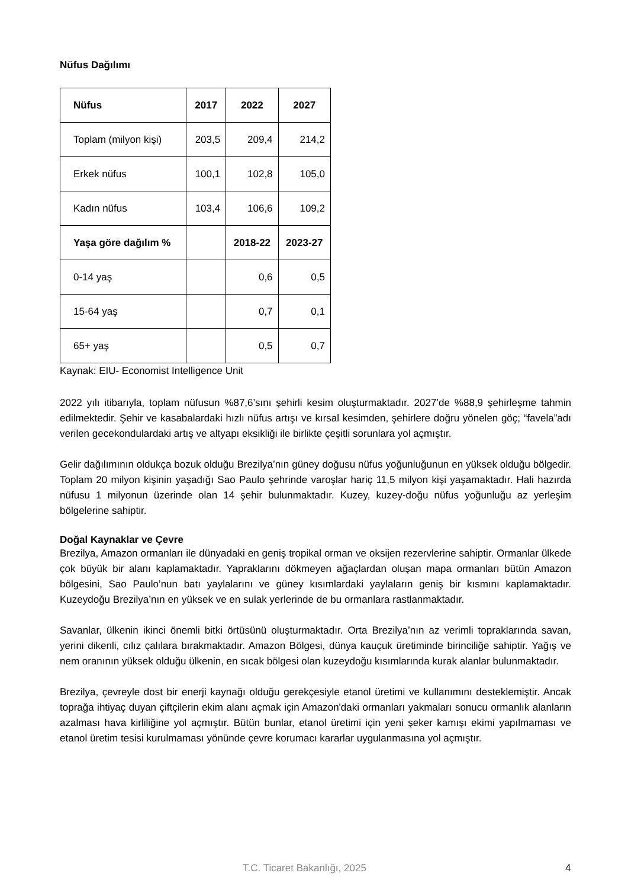Nüfus Dağılımı
| Nüfus | 2017 | 2022 | 2027 |
| --- | --- | --- | --- |
| Toplam (milyon kişi) | 203,5 | 209,4 | 214,2 |
| Erkek nüfus | 100,1 | 102,8 | 105,0 |
| Kadın nüfus | 103,4 | 106,6 | 109,2 |
| Yaşa göre dağılım % | | 2018-22 | 2023-27 |
| 0-14 yaş | | 0,6 | 0,5 |
| 15-64 yaş | | 0,7 | 0,1 |
| 65+ yaş | | 0,5 | 0,7 |
Kaynak: EIU- Economist Intelligence Unit
2022 yılı itibarıyla, toplam nüfusun %87,6’sını şehirli kesim oluşturmaktadır. 2027’de %88,9 şehirleşme tahmin edilmektedir. Şehir ve kasabalardaki hızlı nüfus artışı ve kırsal kesimden, şehirlere doğru yönelen göç; “favela”adı verilen gecekondulardaki artış ve altyapı eksikliği ile birlikte çeşitli sorunlara yol açmıştır.
Gelir dağılımının oldukça bozuk olduğu Brezilya’nın güney doğusu nüfus yoğunluğunun en yüksek olduğu bölgedir. Toplam 20 milyon kişinin yaşadığı Sao Paulo şehrinde varoşlar hariç 11,5 milyon kişi yaşamaktadır. Hali hazırda nüfusu 1 milyonun üzerinde olan 14 şehir bulunmaktadır. Kuzey, kuzey-doğu nüfus yoğunluğu az yerleşim bölgelerine sahiptir.
Doğal Kaynaklar ve Çevre
Brezilya, Amazon ormanları ile dünyadaki en geniş tropikal orman ve oksijen rezervlerine sahiptir. Ormanlar ülkede çok büyük bir alanı kaplamaktadır. Yapraklarını dökmeyen ağaçlardan oluşan mapa ormanları bütün Amazon bölgesini, Sao Paulo’nun batı yaylalarını ve güney kısımlardaki yaylaların geniş bir kısmını kaplamaktadır. Kuzeydoğu Brezilya’nın en yüksek ve en sulak yerlerinde de bu ormanlara rastlanmaktadır.
Savanlar, ülkenin ikinci önemli bitki örtüsünü oluşturmaktadır. Orta Brezilya’nın az verimli topraklarında savan, yerini dikenli, cılız çalılara bırakmaktadır. Amazon Bölgesi, dünya kauçuk üretiminde birinciliğe sahiptir. Yağış ve nem oranının yüksek olduğu ülkenin, en sıcak bölgesi olan kuzeydoğu kısımlarında kurak alanlar bulunmaktadır.
Brezilya, çevreyle dost bir enerji kaynağı olduğu gerekçesiyle etanol üretimi ve kullanımını desteklemiştir. Ancak toprağa ihtiyaç duyan çiftçilerin ekim alanı açmak için Amazon'daki ormanları yakmaları sonucu ormanlık alanların azalması hava kirliliğine yol açmıştır. Bütün bunlar, etanol üretimi için yeni şeker kamışı ekimi yapılmaması ve etanol üretim tesisi kurulmaması yönünde çevre korumacı kararlar uygulanmasına yol açmıştır.
T.C. Ticaret Bakanlığı, 2025 4